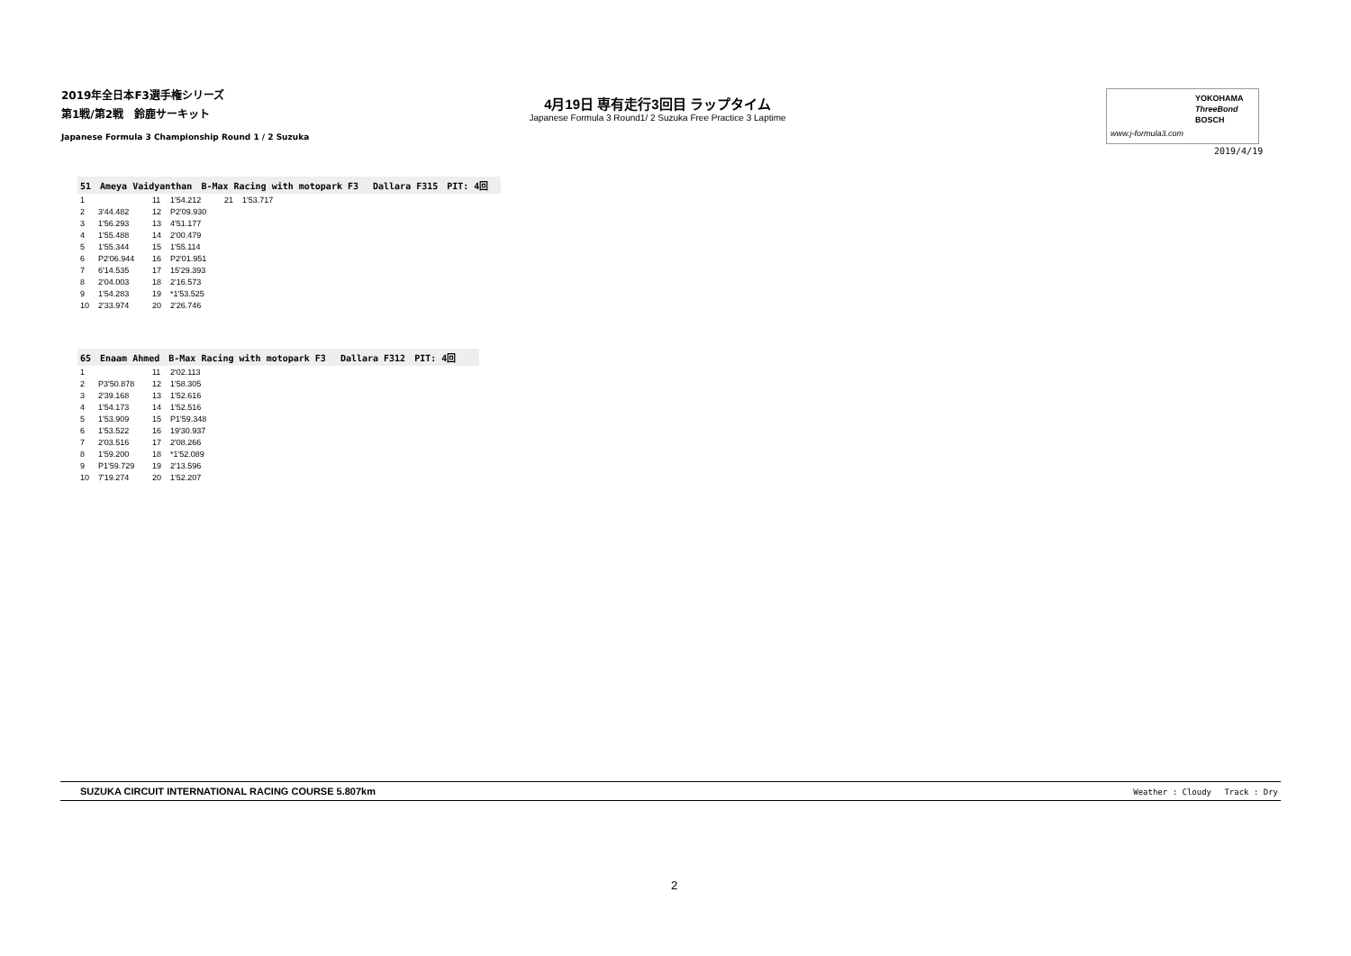2019年全日本F3選手権シリーズ
第1戦/第2戦　鈴鹿サーキット
Japanese Formula 3 Championship Round 1 / 2 Suzuka
4月19日 専有走行3回目 ラップタイム
Japanese Formula 3 Round1/ 2 Suzuka Free Practice 3 Laptime
YOKOHAMA
ThreeBond
BOSCH
www.j-formula3.com
2019/4/19
51　Ameya Vaidyanthan　B-Max Racing with motopark F3　 Dallara F315　PIT: 4回
| 1 | | 11 | 1'54.212 | 21 | 1'53.717 |
| 2 | 3'44.482 | 12 | P2'09.930 | | |
| 3 | 1'56.293 | 13 | 4'51.177 | | |
| 4 | 1'55.488 | 14 | 2'00.479 | | |
| 5 | 1'55.344 | 15 | 1'55.114 | | |
| 6 | P2'06.944 | 16 | P2'01.951 | | |
| 7 | 6'14.535 | 17 | 15'29.393 | | |
| 8 | 2'04.003 | 18 | 2'16.573 | | |
| 9 | 1'54.283 | 19 | *1'53.525 | | |
| 10 | 2'33.974 | 20 | 2'26.746 | | |
65　Enaam Ahmed　B-Max Racing with motopark F3　 Dallara F312　PIT: 4回
| 1 | | 11 | 2'02.113 |
| 2 | P3'50.878 | 12 | 1'58.305 |
| 3 | 2'39.168 | 13 | 1'52.616 |
| 4 | 1'54.173 | 14 | 1'52.516 |
| 5 | 1'53.909 | 15 | P1'59.348 |
| 6 | 1'53.522 | 16 | 19'30.937 |
| 7 | 2'03.516 | 17 | 2'08.266 |
| 8 | 1'59.200 | 18 | *1'52.089 |
| 9 | P1'59.729 | 19 | 2'13.596 |
| 10 | 7'19.274 | 20 | 1'52.207 |
SUZUKA CIRCUIT INTERNATIONAL RACING COURSE 5.807km Weather : Cloudy　 Track : Dry
2